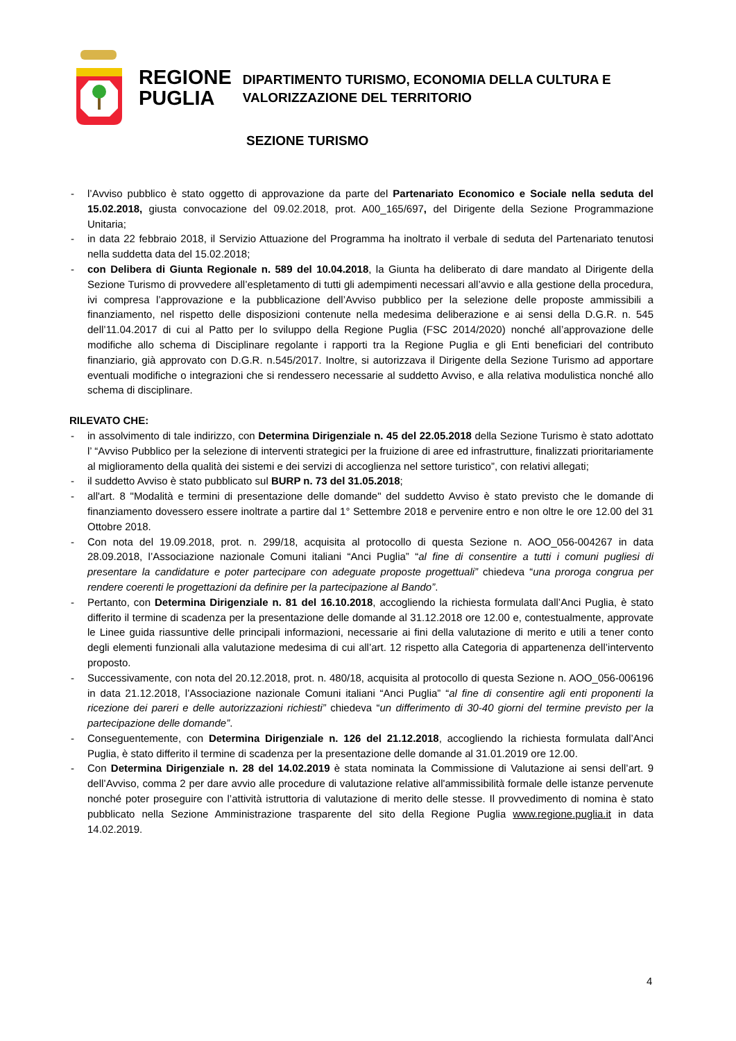REGIONE
PUGLIA
DIPARTIMENTO TURISMO, ECONOMIA DELLA CULTURA E
VALORIZZAZIONE DEL TERRITORIO
SEZIONE TURISMO
- l’Avviso pubblico è stato oggetto di approvazione da parte del Partenariato Economico e Sociale nella seduta del 15.02.2018, giusta convocazione del 09.02.2018, prot. A00_165/697, del Dirigente della Sezione Programmazione Unitaria;
- in data 22 febbraio 2018, il Servizio Attuazione del Programma ha inoltrato il verbale di seduta del Partenariato tenutosi nella suddetta data del 15.02.2018;
- con Delibera di Giunta Regionale n. 589 del 10.04.2018, la Giunta ha deliberato di dare mandato al Dirigente della Sezione Turismo di provvedere all’espletamento di tutti gli adempimenti necessari all’avvio e alla gestione della procedura, ivi compresa l’approvazione e la pubblicazione dell’Avviso pubblico per la selezione delle proposte ammissibili a finanziamento, nel rispetto delle disposizioni contenute nella medesima deliberazione e ai sensi della D.G.R. n. 545 dell’11.04.2017 di cui al Patto per lo sviluppo della Regione Puglia (FSC 2014/2020) nonché all’approvazione delle modifiche allo schema di Disciplinare regolante i rapporti tra la Regione Puglia e gli Enti beneficiari del contributo finanziario, già approvato con D.G.R. n.545/2017. Inoltre, si autorizzava il Dirigente della Sezione Turismo ad apportare eventuali modifiche o integrazioni che si rendessero necessarie al suddetto Avviso, e alla relativa modulistica nonché allo schema di disciplinare.
RILEVATO CHE:
- in assolvimento di tale indirizzo, con Determina Dirigenziale n. 45 del 22.05.2018 della Sezione Turismo è stato adottato l’ “Avviso Pubblico per la selezione di interventi strategici per la fruizione di aree ed infrastrutture, finalizzati prioritariamente al miglioramento della qualità dei sistemi e dei servizi di accoglienza nel settore turistico”, con relativi allegati;
- il suddetto Avviso è stato pubblicato sul BURP n. 73 del 31.05.2018;
- all'art. 8 "Modalità e termini di presentazione delle domande" del suddetto Avviso è stato previsto che le domande di finanziamento dovessero essere inoltrate a partire dal 1° Settembre 2018 e pervenire entro e non oltre le ore 12.00 del 31 Ottobre 2018.
- Con nota del 19.09.2018, prot. n. 299/18, acquisita al protocollo di questa Sezione n. AOO_056-004267 in data 28.09.2018, l’Associazione nazionale Comuni italiani “Anci Puglia” “al fine di consentire a tutti i comuni pugliesi di presentare la candidature e poter partecipare con adeguate proposte progettuali” chiedeva “una proroga congrua per rendere coerenti le progettazioni da definire per la partecipazione al Bando”.
- Pertanto, con Determina Dirigenziale n. 81 del 16.10.2018, accogliendo la richiesta formulata dall’Anci Puglia, è stato differito il termine di scadenza per la presentazione delle domande al 31.12.2018 ore 12.00 e, contestualmente, approvate le Linee guida riassuntive delle principali informazioni, necessarie ai fini della valutazione di merito e utili a tener conto degli elementi funzionali alla valutazione medesima di cui all’art. 12 rispetto alla Categoria di appartenenza dell’intervento proposto.
- Successivamente, con nota del 20.12.2018, prot. n. 480/18, acquisita al protocollo di questa Sezione n. AOO_056-006196 in data 21.12.2018, l’Associazione nazionale Comuni italiani “Anci Puglia” “al fine di consentire agli enti proponenti la ricezione dei pareri e delle autorizzazioni richiesti” chiedeva “un differimento di 30-40 giorni del termine previsto per la partecipazione delle domande”.
- Conseguentemente, con Determina Dirigenziale n. 126 del 21.12.2018, accogliendo la richiesta formulata dall’Anci Puglia, è stato differito il termine di scadenza per la presentazione delle domande al 31.01.2019 ore 12.00.
- Con Determina Dirigenziale n. 28 del 14.02.2019 è stata nominata la Commissione di Valutazione ai sensi dell’art. 9 dell’Avviso, comma 2 per dare avvio alle procedure di valutazione relative all'ammissibilità formale delle istanze pervenute nonché poter proseguire con l’attività istruttoria di valutazione di merito delle stesse. Il provvedimento di nomina è stato pubblicato nella Sezione Amministrazione trasparente del sito della Regione Puglia www.regione.puglia.it in data 14.02.2019.
4